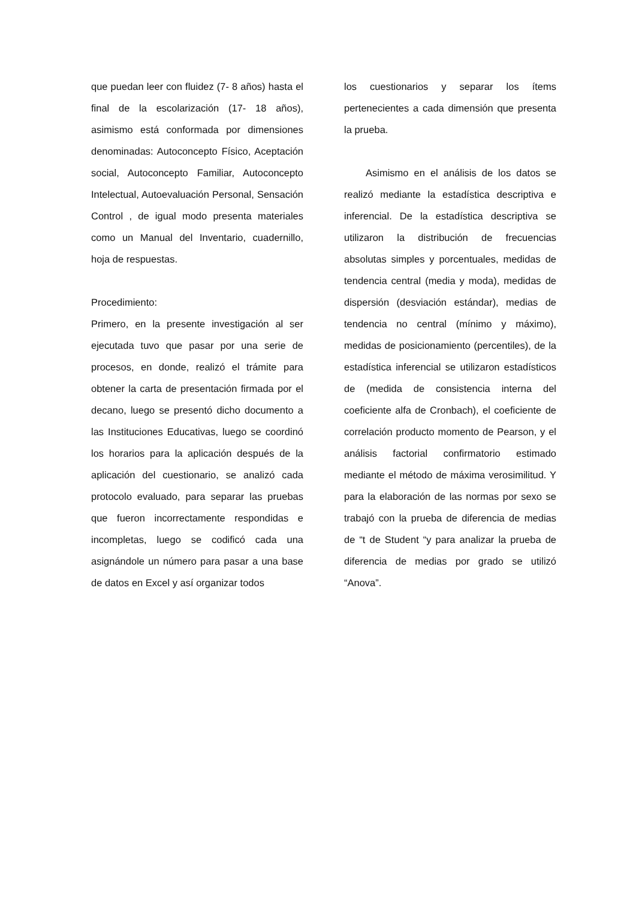que puedan leer con fluidez (7- 8 años) hasta el final de la escolarización (17- 18 años), asimismo está conformada por dimensiones denominadas: Autoconcepto Físico, Aceptación social, Autoconcepto Familiar, Autoconcepto Intelectual, Autoevaluación Personal, Sensación Control , de igual modo presenta materiales como un Manual del Inventario, cuadernillo, hoja de respuestas.
Procedimiento:
Primero, en la presente investigación al ser ejecutada tuvo que pasar por una serie de procesos, en donde, realizó el trámite para obtener la carta de presentación firmada por el decano, luego se presentó dicho documento a las Instituciones Educativas, luego se coordinó los horarios para la aplicación después de la aplicación del cuestionario, se analizó cada protocolo evaluado, para separar las pruebas que fueron incorrectamente respondidas e incompletas, luego se codificó cada una asignándole un número para pasar a una base de datos en Excel y así organizar todos
los cuestionarios y separar los ítems pertenecientes a cada dimensión que presenta la prueba.
Asimismo en el análisis de los datos se realizó mediante la estadística descriptiva e inferencial. De la estadística descriptiva se utilizaron la distribución de frecuencias absolutas simples y porcentuales, medidas de tendencia central (media y moda), medidas de dispersión (desviación estándar), medias de tendencia no central (mínimo y máximo), medidas de posicionamiento (percentiles), de la estadística inferencial se utilizaron estadísticos de (medida de consistencia interna del coeficiente alfa de Cronbach), el coeficiente de correlación producto momento de Pearson, y el análisis factorial confirmatorio estimado mediante el método de máxima verosimilitud. Y para la elaboración de las normas por sexo se trabajó con la prueba de diferencia de medias de “t de Student “y para analizar la prueba de diferencia de medias por grado se utilizó “Anova”.